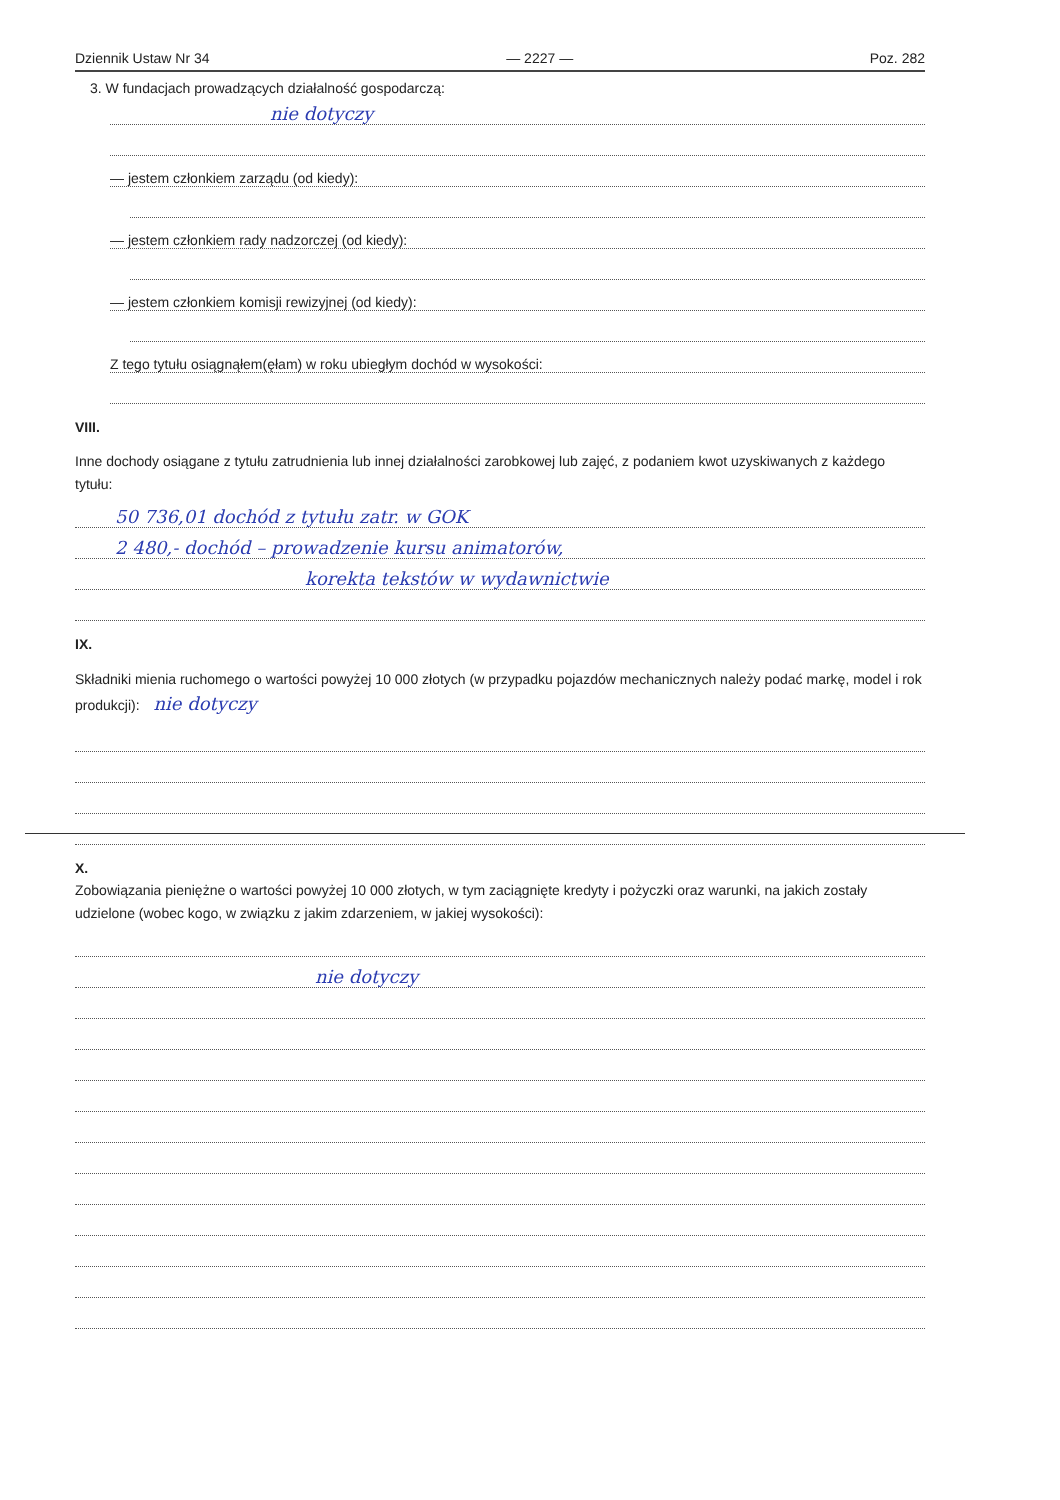Dziennik Ustaw Nr 34 — 2227 — Poz. 282
3. W fundacjach prowadzących działalność gospodarczą:
nie dotyczy
— jestem członkiem zarządu (od kiedy):
— jestem członkiem rady nadzorczej (od kiedy):
— jestem członkiem komisji rewizyjnej (od kiedy):
Z tego tytułu osiągnąłem(ęłam) w roku ubiegłym dochód w wysokości:
VIII.
Inne dochody osiągane z tytułu zatrudnienia lub innej działalności zarobkowej lub zajęć, z podaniem kwot uzyskiwanych z każdego tytułu:
50 736,01 dochód z tytułu zatr. w GOK
2 480,- dochód – prowadzenie kursu animatorów,
korekta tekstów w wydawnictwie
IX.
Składniki mienia ruchomego o wartości powyżej 10 000 złotych (w przypadku pojazdów mechanicznych należy podać markę, model i rok produkcji): nie dotyczy
X.
Zobowiązania pieniężne o wartości powyżej 10 000 złotych, w tym zaciągnięte kredyty i pożyczki oraz warunki, na jakich zostały udzielone (wobec kogo, w związku z jakim zdarzeniem, w jakiej wysokości):
nie dotyczy